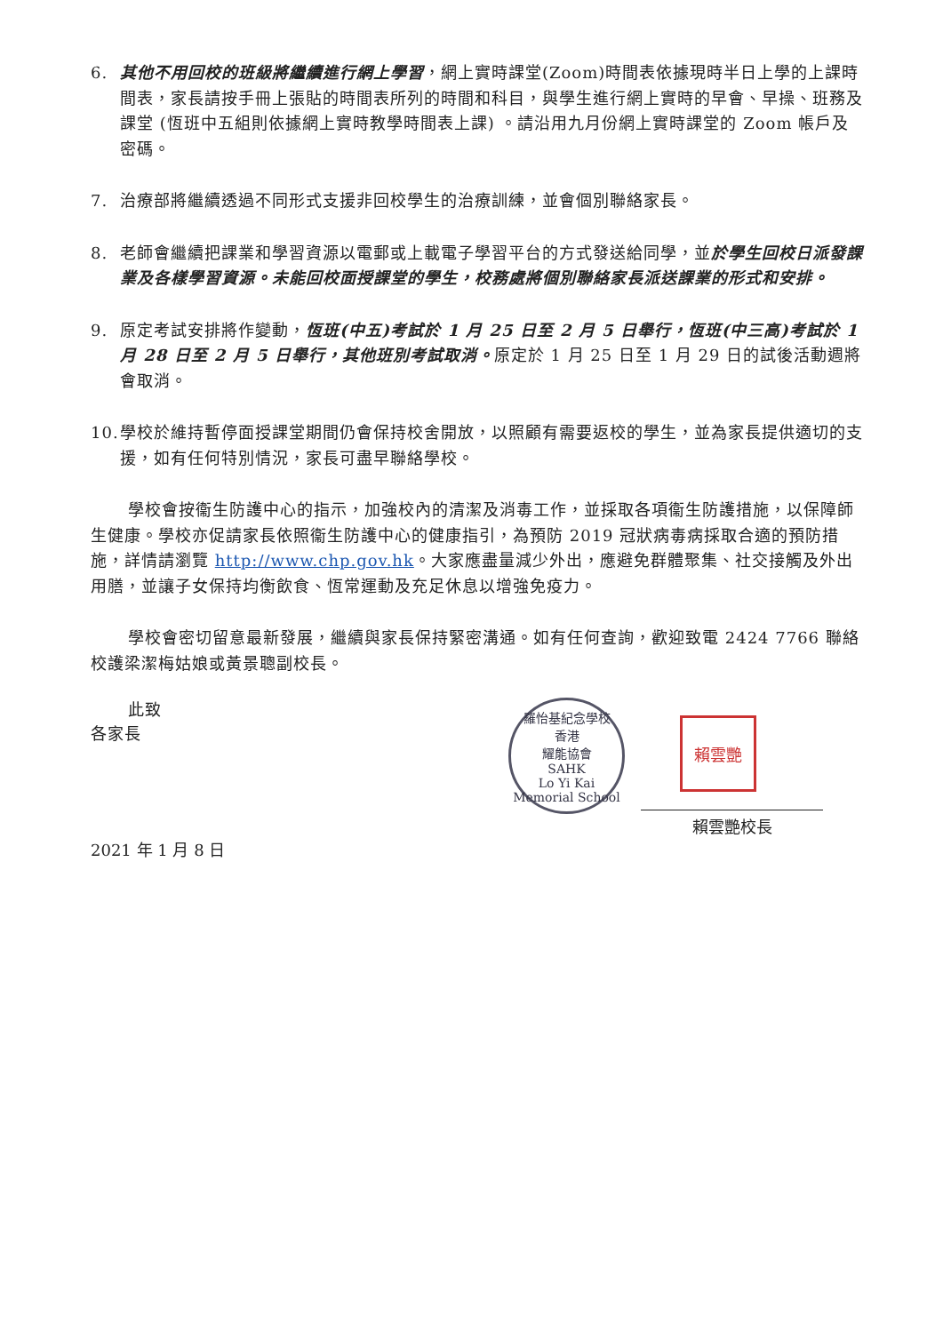6. 其他不用回校的班級將繼續進行網上學習，網上實時課堂(Zoom)時間表依據現時半日上學的上課時間表，家長請按手冊上張貼的時間表所列的時間和科目，與學生進行網上實時的早會、早操、班務及課堂 (恆班中五組則依據網上實時教學時間表上課) 。請沿用九月份網上實時課堂的 Zoom 帳戶及密碼。
7. 治療部將繼續透過不同形式支援非回校學生的治療訓練，並會個別聯絡家長。
8. 老師會繼續把課業和學習資源以電郵或上載電子學習平台的方式發送給同學，並於學生回校日派發課業及各樣學習資源。未能回校面授課堂的學生，校務處將個別聯絡家長派送課業的形式和安排。
9. 原定考試安排將作變動，恆班(中五)考試於 1 月 25 日至 2 月 5 日舉行，恆班(中三高)考試於 1 月 28 日至 2 月 5 日舉行，其他班別考試取消。原定於 1 月 25 日至 1 月 29 日的試後活動週將會取消。
10.
學校於維持暫停面授課堂期間仍會保持校舍開放，以照顧有需要返校的學生，並為家長提供適切的支援，如有任何特別情況，家長可盡早聯絡學校。
學校會按衞生防護中心的指示，加強校內的清潔及消毒工作，並採取各項衞生防護措施，以保障師生健康。學校亦促請家長依照衞生防護中心的健康指引，為預防 2019 冠狀病毒病採取合適的預防措施，詳情請瀏覽 http://www.chp.gov.hk。大家應盡量減少外出，應避免群體聚集、社交接觸及外出用膳，並讓子女保持均衡飲食、恆常運動及充足休息以增強免疫力。
學校會密切留意最新發展，繼續與家長保持緊密溝通。如有任何查詢，歡迎致電 2424 7766 聯絡校護梁潔梅姑娘或黃景聰副校長。
此致
各家長
羅怡基紀念學校
香港
耀能協會
SAHK
Lo Yi Kai Memorial School
賴雲艷
賴雲艷校長
2021 年 1 月 8 日